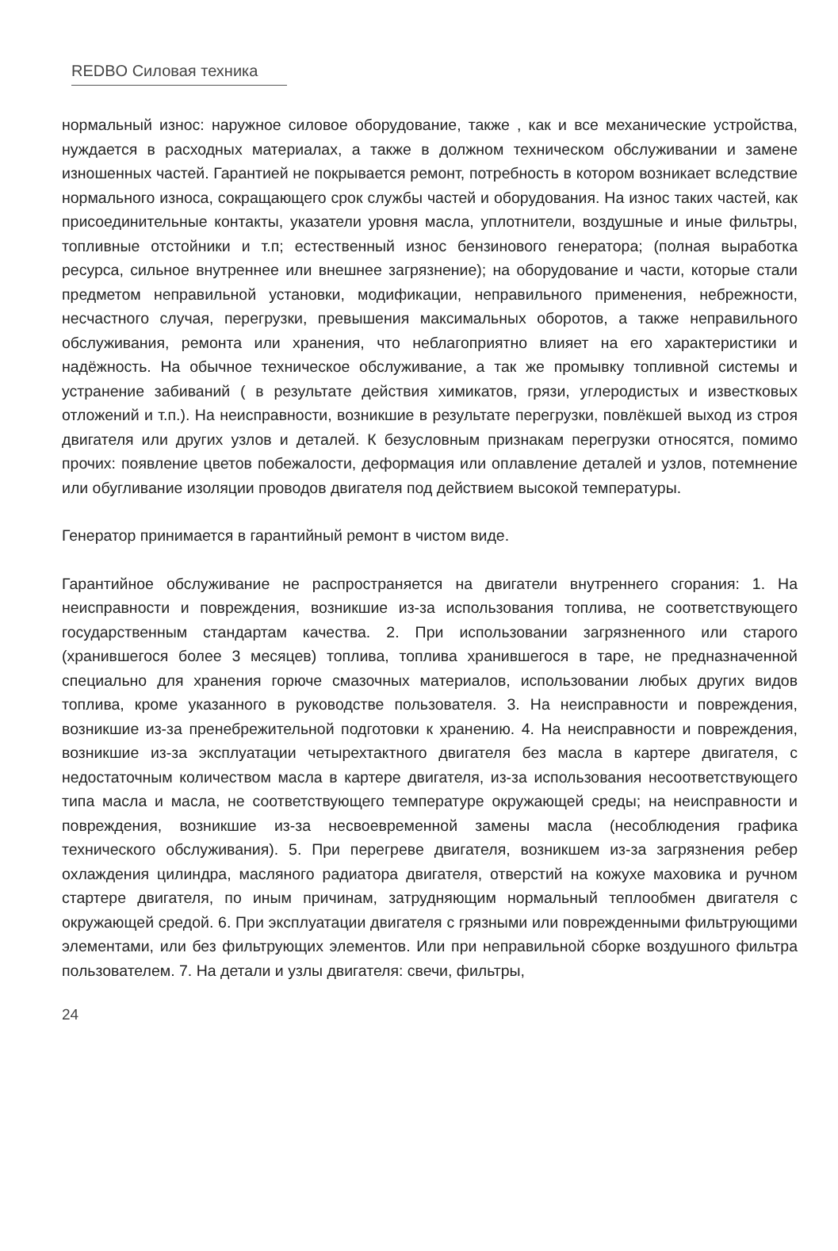REDBO Силовая техника
нормальный износ: наружное силовое оборудование, также , как и все механические устройства, нуждается в расходных материалах, а также в должном техническом обслуживании и замене изношенных частей. Гарантией не покрывается ремонт, потребность в котором возникает вследствие нормального износа, сокращающего срок службы частей и оборудования. На износ таких частей, как присоединительные контакты, указатели уровня масла, уплотнители, воздушные и иные фильтры, топливные отстойники и т.п; естественный износ бензинового генератора; (полная выработка ресурса, сильное внутреннее или внешнее загрязнение); на оборудование и части, которые стали предметом неправильной установки, модификации, неправильного применения, небрежности, несчастного случая, перегрузки, превышения максимальных оборотов, а также неправильного обслуживания, ремонта или хранения, что неблагоприятно влияет на его характеристики и надёжность. На обычное техническое обслуживание, а так же промывку топливной системы и устранение забиваний ( в результате действия химикатов, грязи, углеродистых и известковых отложений и т.п.). На неисправности, возникшие в результате перегрузки, повлёкшей выход из строя двигателя или других узлов и деталей. К безусловным признакам перегрузки относятся, помимо прочих: появление цветов побежалости, деформация или оплавление деталей и узлов, потемнение или обугливание изоляции проводов двигателя под действием высокой температуры.
Генератор принимается в гарантийный ремонт в чистом виде.
Гарантийное обслуживание не распространяется на двигатели внутреннего сгорания: 1. На неисправности и повреждения, возникшие из-за использования топлива, не соответствующего государственным стандартам качества. 2. При использовании загрязненного или старого (хранившегося более 3 месяцев) топлива, топлива хранившегося в таре, не предназначенной специально для хранения горюче смазочных материалов, использовании любых других видов топлива, кроме указанного в руководстве пользователя. 3. На неисправности и повреждения, возникшие из-за пренебрежительной подготовки к хранению. 4. На неисправности и повреждения, возникшие из-за эксплуатации четырехтактного двигателя без масла в картере двигателя, с недостаточным количеством масла в картере двигателя, из-за использования несоответствующего типа масла и масла, не соответствующего температуре окружающей среды; на неисправности и повреждения, возникшие из-за несвоевременной замены масла (несоблюдения графика технического обслуживания). 5. При перегреве двигателя, возникшем из-за загрязнения ребер охлаждения цилиндра, масляного радиатора двигателя, отверстий на кожухе маховика и ручном стартере двигателя, по иным причинам, затрудняющим нормальный теплообмен двигателя с окружающей средой. 6. При эксплуатации двигателя с грязными или поврежденными фильтрующими элементами, или без фильтрующих элементов. Или при неправильной сборке воздушного фильтра пользователем. 7. На детали и узлы двигателя: свечи, фильтры,
24